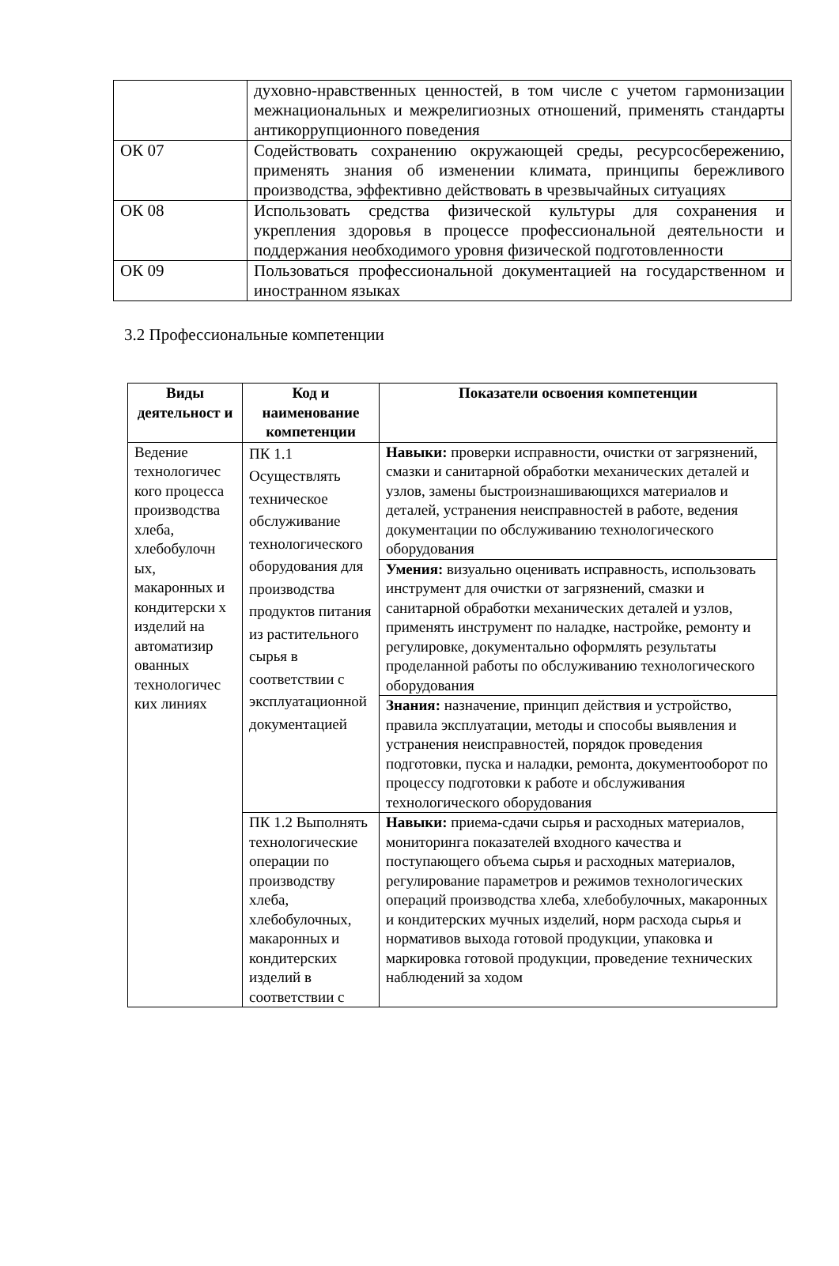| | духовно-нравственных ценностей, в том числе с учетом гармонизации межнациональных и межрелигиозных отношений, применять стандарты антикоррупционного поведения |
| ОК 07 | Содействовать сохранению окружающей среды, ресурсосбережению, применять знания об изменении климата, принципы бережливого производства, эффективно действовать в чрезвычайных ситуациях |
| ОК 08 | Использовать средства физической культуры для сохранения и укрепления здоровья в процессе профессиональной деятельности и поддержания необходимого уровня физической подготовленности |
| ОК 09 | Пользоваться профессиональной документацией на государственном и иностранном языках |
3.2 Профессиональные компетенции
| Виды деятельност и | Код и наименование компетенции | Показатели освоения компетенции |
| --- | --- | --- |
| Ведение технологичес кого процесса производства хлеба, хлебобулочн ых, макаронных и кондитерски х изделий на автоматизир ованных технологичес ких линиях | ПК 1.1 Осуществлять техническое обслуживание технологического оборудования для производства продуктов питания из растительного сырья в соответствии с эксплуатационной документацией | Навыки: проверки исправности, очистки от загрязнений, смазки и санитарной обработки механических деталей и узлов, замены быстроизнашивающихся материалов и деталей, устранения неисправностей в работе, ведения документации по обслуживанию технологического оборудования |
| | | Умения: визуально оценивать исправность, использовать инструмент для очистки от загрязнений, смазки и санитарной обработки механических деталей и узлов, применять инструмент по наладке, настройке, ремонту и регулировке, документально оформлять результаты проделанной работы по обслуживанию технологического оборудования |
| | | Знания: назначение, принцип действия и устройство, правила эксплуатации, методы и способы выявления и устранения неисправностей, порядок проведения подготовки, пуска и наладки, ремонта, документооборот по процессу подготовки к работе и обслуживания технологического оборудования |
| | ПК 1.2 Выполнять технологические операции по производству хлеба, хлебобулочных, макаронных и кондитерских изделий в соответствии с | Навыки: приема-сдачи сырья и расходных материалов, мониторинга показателей входного качества и поступающего объема сырья и расходных материалов, регулирование параметров и режимов технологических операций производства хлеба, хлебобулочных, макаронных и кондитерских мучных изделий, норм расхода сырья и нормативов выхода готовой продукции, упаковка и маркировка готовой продукции, проведение технических наблюдений за ходом |